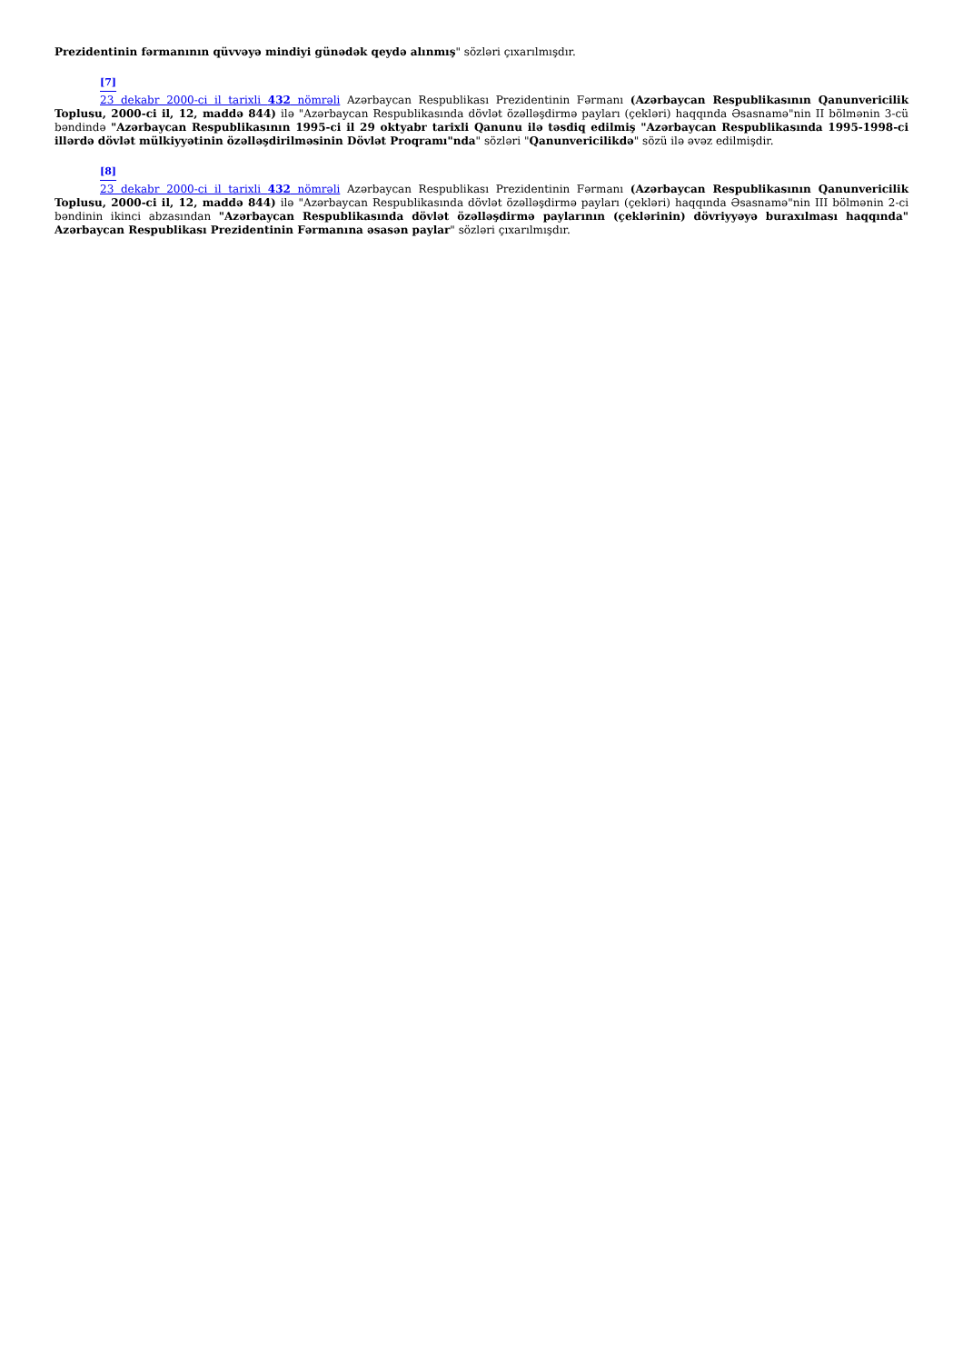Prezidentinin fərmanının qüvvəyə mindiyi günədək qeydə alınmış" sözləri çıxarılmışdır.
<sup>[7]</sup>
23 dekabr 2000-ci il tarixli 432 nömrəli Azərbaycan Respublikası Prezidentinin Fərmanı (Azərbaycan Respublikasının Qanunvericilik Toplusu, 2000-ci il, 12, maddə 844) ilə "Azərbaycan Respublikasında dövlət özəlləşdirmə payları (çekləri) haqqında Əsasnamə"nin II bölmənin 3-cü bəndində "Azərbaycan Respublikasının 1995-ci il 29 oktyabr tarixli Qanunu ilə təsdiq edilmiş "Azərbaycan Respublikasında 1995-1998-ci illərdə dövlət mülkiyyətinin özəlləşdirilməsinin Dövlət Proqramı"nda" sözləri "Qanunvericilikdə" sözü ilə əvəz edilmişdir.
<sup>[8]</sup>
23 dekabr 2000-ci il tarixli 432 nömrəli Azərbaycan Respublikası Prezidentinin Fərmanı (Azərbaycan Respublikasının Qanunvericilik Toplusu, 2000-ci il, 12, maddə 844) ilə "Azərbaycan Respublikasında dövlət özəlləşdirmə payları (çekləri) haqqında Əsasnamə"nin III bölmənin 2-ci bəndinin ikinci abzasından "Azərbaycan Respublikasında dövlət özəlləşdirmə paylarının (çeklərinin) dövriyyəyə buraxılması haqqında" Azərbaycan Respublikası Prezidentinin Fərmanına əsasən paylar" sözləri çıxarılmışdır.